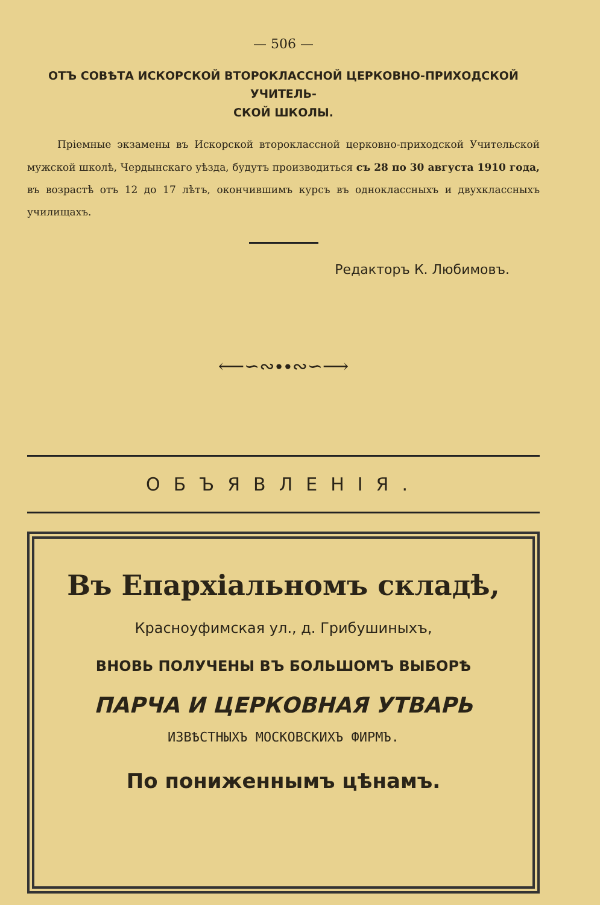— 506 —
ОТЪ СОВѢТА ИСКОРСКОЙ ВТОРОКЛАССНОЙ ЦЕРКОВНО-ПРИХОДСКОЙ УЧИТЕЛЬ-
СКОЙ ШКОЛЫ.
Пріемные экзамены въ Искорской второклассной церковно-приходской Учительской мужской школѣ, Чердынскаго уѣзда, будутъ производиться съ 28 по 30 августа 1910 года, въ возрастѣ отъ 12 до 17 лѣтъ, окончившимъ курсъ въ одноклассныхъ и двухклассныхъ училищахъ.
Редакторъ К. Любимовъ.
⟵∽∾∙∙∾∽⟶
ОБЪЯВЛЕНІЯ.
Въ Епархіальномъ складѣ,
Красноуфимская ул., д. Грибушиныхъ,
ВНОВЬ ПОЛУЧЕНЫ ВЪ БОЛЬШОМЪ ВЫБОРѢ
ПАРЧА И ЦЕРКОВНАЯ УТВАРЬ
ИЗВѢСТНЫХЪ МОСКОВСКИХЪ ФИРМЪ.
По пониженнымъ цѣнамъ.